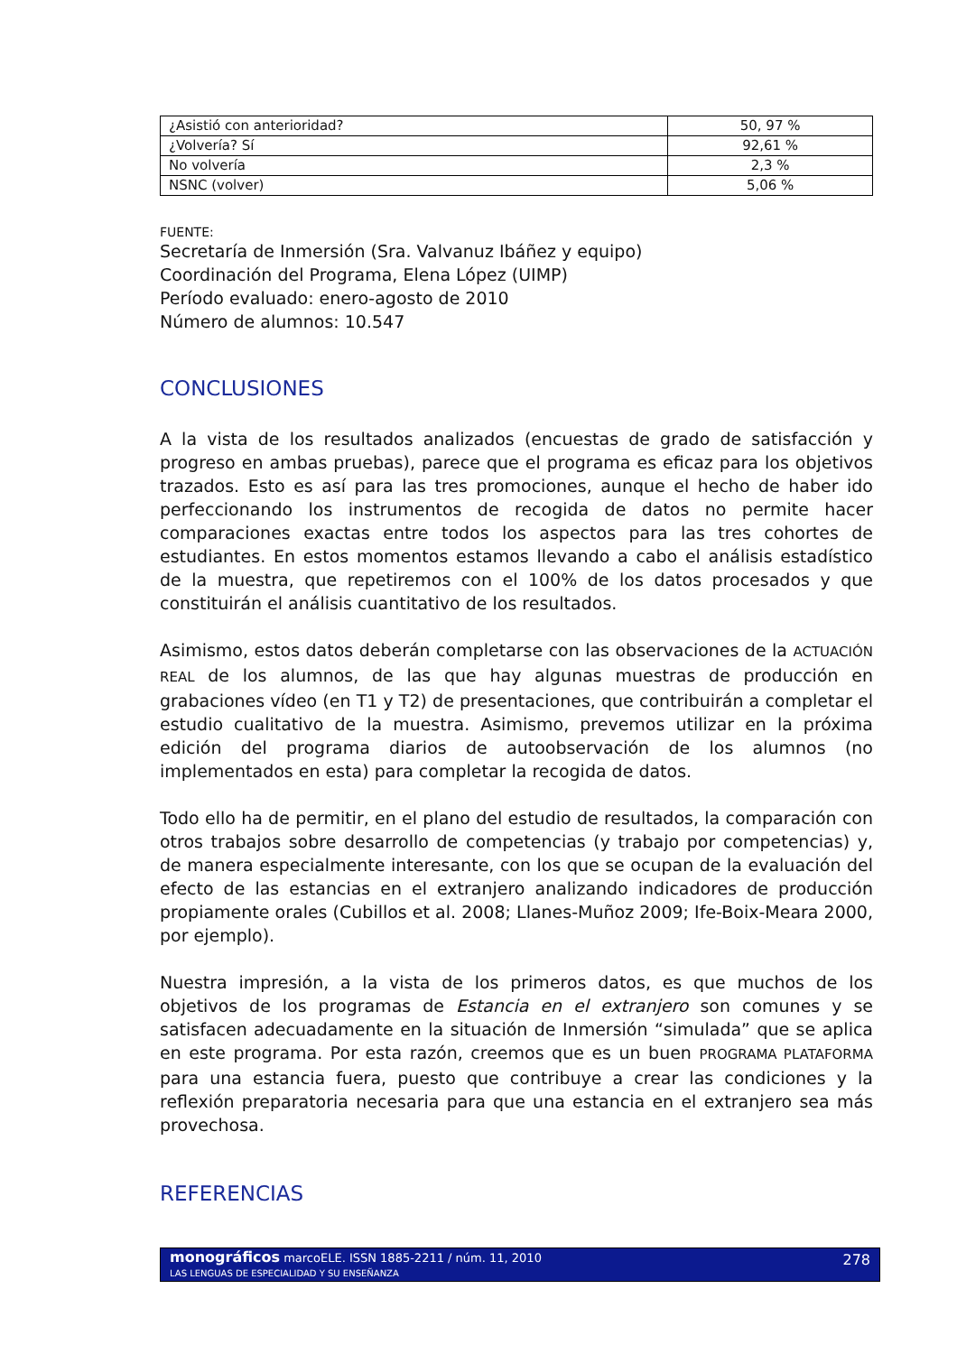| ¿Asistió con anterioridad? | 50, 97 % |
| ¿Volvería? Sí | 92,61 % |
| No volvería | 2,3 % |
| NSNC (volver) | 5,06 % |
FUENTE:
Secretaría de Inmersión (Sra. Valvanuz Ibáñez y equipo)
Coordinación del Programa, Elena López (UIMP)
Período evaluado: enero-agosto de 2010
Número de alumnos: 10.547
CONCLUSIONES
A la vista de los resultados analizados (encuestas de grado de satisfacción y progreso en ambas pruebas), parece que el programa es eficaz para los objetivos trazados. Esto es así para las tres promociones, aunque el hecho de haber ido perfeccionando los instrumentos de recogida de datos no permite hacer comparaciones exactas entre todos los aspectos para las tres cohortes de estudiantes. En estos momentos estamos llevando a cabo el análisis estadístico de la muestra, que repetiremos con el 100% de los datos procesados y que constituirán el análisis cuantitativo de los resultados.
Asimismo, estos datos deberán completarse con las observaciones de la ACTUACIÓN REAL de los alumnos, de las que hay algunas muestras de producción en grabaciones vídeo (en T1 y T2) de presentaciones, que contribuirán a completar el estudio cualitativo de la muestra. Asimismo, prevemos utilizar en la próxima edición del programa diarios de autoobservación de los alumnos (no implementados en esta) para completar la recogida de datos.
Todo ello ha de permitir, en el plano del estudio de resultados, la comparación con otros trabajos sobre desarrollo de competencias (y trabajo por competencias) y, de manera especialmente interesante, con los que se ocupan de la evaluación del efecto de las estancias en el extranjero analizando indicadores de producción propiamente orales (Cubillos et al. 2008; Llanes-Muñoz 2009; Ife-Boix-Meara 2000, por ejemplo).
Nuestra impresión, a la vista de los primeros datos, es que muchos de los objetivos de los programas de Estancia en el extranjero son comunes y se satisfacen adecuadamente en la situación de Inmersión “simulada” que se aplica en este programa. Por esta razón, creemos que es un buen PROGRAMA PLATAFORMA para una estancia fuera, puesto que contribuye a crear las condiciones y la reflexión preparatoria necesaria para que una estancia en el extranjero sea más provechosa.
REFERENCIAS
278 monográficos marcoELE. ISSN 1885-2211 / núm. 11, 2010
LAS LENGUAS DE ESPECIALIDAD Y SU ENSEÑANZA